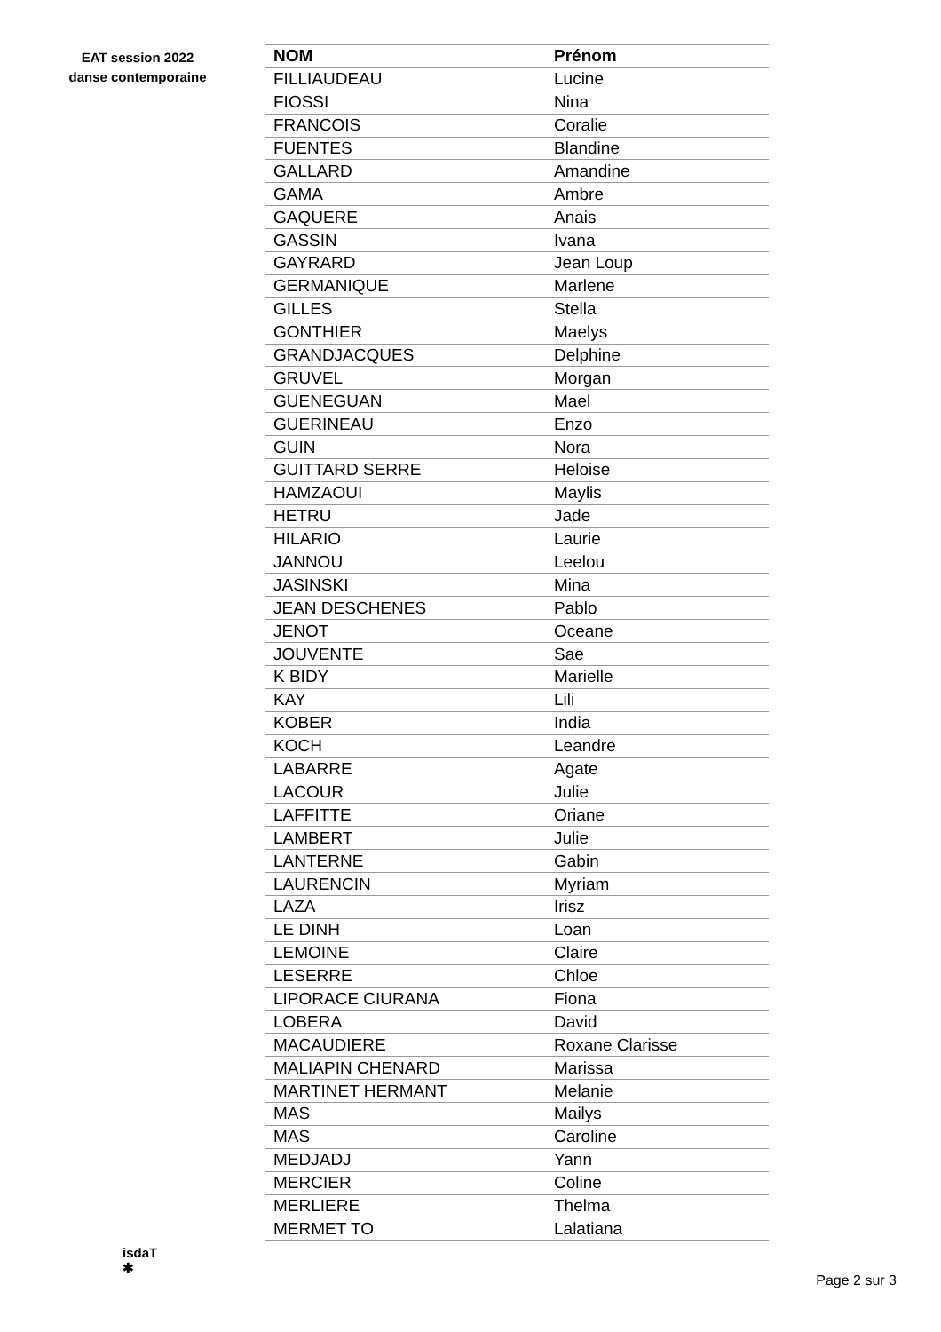EAT session 2022
danse contemporaine
| NOM | Prénom |
| --- | --- |
| FILLIAUDEAU | Lucine |
| FIOSSI | Nina |
| FRANCOIS | Coralie |
| FUENTES | Blandine |
| GALLARD | Amandine |
| GAMA | Ambre |
| GAQUERE | Anais |
| GASSIN | Ivana |
| GAYRARD | Jean Loup |
| GERMANIQUE | Marlene |
| GILLES | Stella |
| GONTHIER | Maelys |
| GRANDJACQUES | Delphine |
| GRUVEL | Morgan |
| GUENEGUAN | Mael |
| GUERINEAU | Enzo |
| GUIN | Nora |
| GUITTARD SERRE | Heloise |
| HAMZAOUI | Maylis |
| HETRU | Jade |
| HILARIO | Laurie |
| JANNOU | Leelou |
| JASINSKI | Mina |
| JEAN DESCHENES | Pablo |
| JENOT | Oceane |
| JOUVENTE | Sae |
| K BIDY | Marielle |
| KAY | Lili |
| KOBER | India |
| KOCH | Leandre |
| LABARRE | Agate |
| LACOUR | Julie |
| LAFFITTE | Oriane |
| LAMBERT | Julie |
| LANTERNE | Gabin |
| LAURENCIN | Myriam |
| LAZA | Irisz |
| LE DINH | Loan |
| LEMOINE | Claire |
| LESERRE | Chloe |
| LIPORACE CIURANA | Fiona |
| LOBERA | David |
| MACAUDIERE | Roxane Clarisse |
| MALIAPIN CHENARD | Marissa |
| MARTINET HERMANT | Melanie |
| MAS | Mailys |
| MAS | Caroline |
| MEDJADJ | Yann |
| MERCIER | Coline |
| MERLIERE | Thelma |
| MERMET TO | Lalatiana |
isdaT
✱
Page 2 sur 3